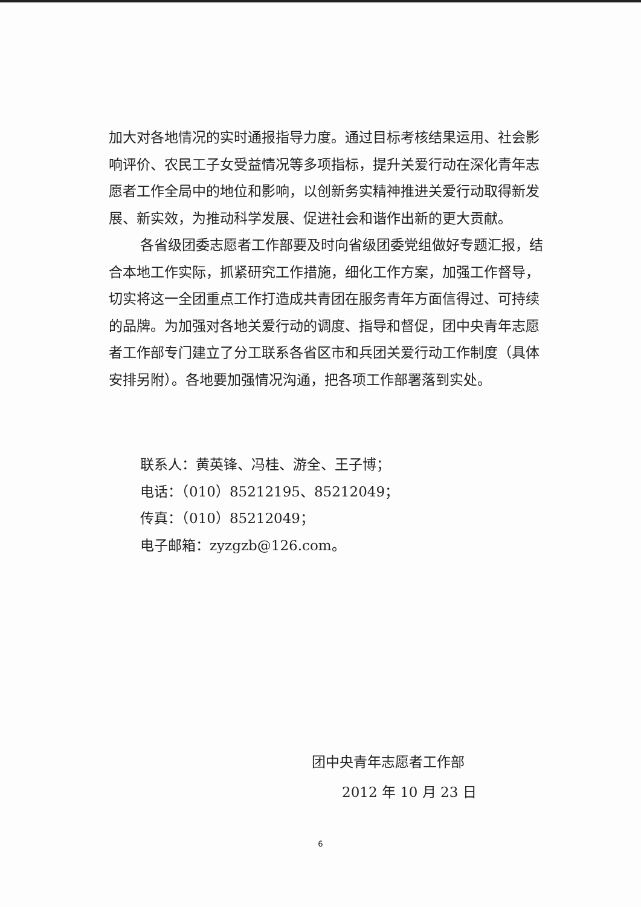加大对各地情况的实时通报指导力度。通过目标考核结果运用、社会影响评价、农民工子女受益情况等多项指标，提升关爱行动在深化青年志愿者工作全局中的地位和影响，以创新务实精神推进关爱行动取得新发展、新实效，为推动科学发展、促进社会和谐作出新的更大贡献。
各省级团委志愿者工作部要及时向省级团委党组做好专题汇报，结合本地工作实际，抓紧研究工作措施，细化工作方案，加强工作督导，切实将这一全团重点工作打造成共青团在服务青年方面信得过、可持续的品牌。为加强对各地关爱行动的调度、指导和督促，团中央青年志愿者工作部专门建立了分工联系各省区市和兵团关爱行动工作制度（具体安排另附）。各地要加强情况沟通，把各项工作部署落到实处。
联系人：黄英锋、冯桂、游全、王子博；
电话：（010）85212195、85212049；
传真：（010）85212049；
电子邮箱：zyzgzb@126.com。
团中央青年志愿者工作部
2012 年 10 月 23 日
6